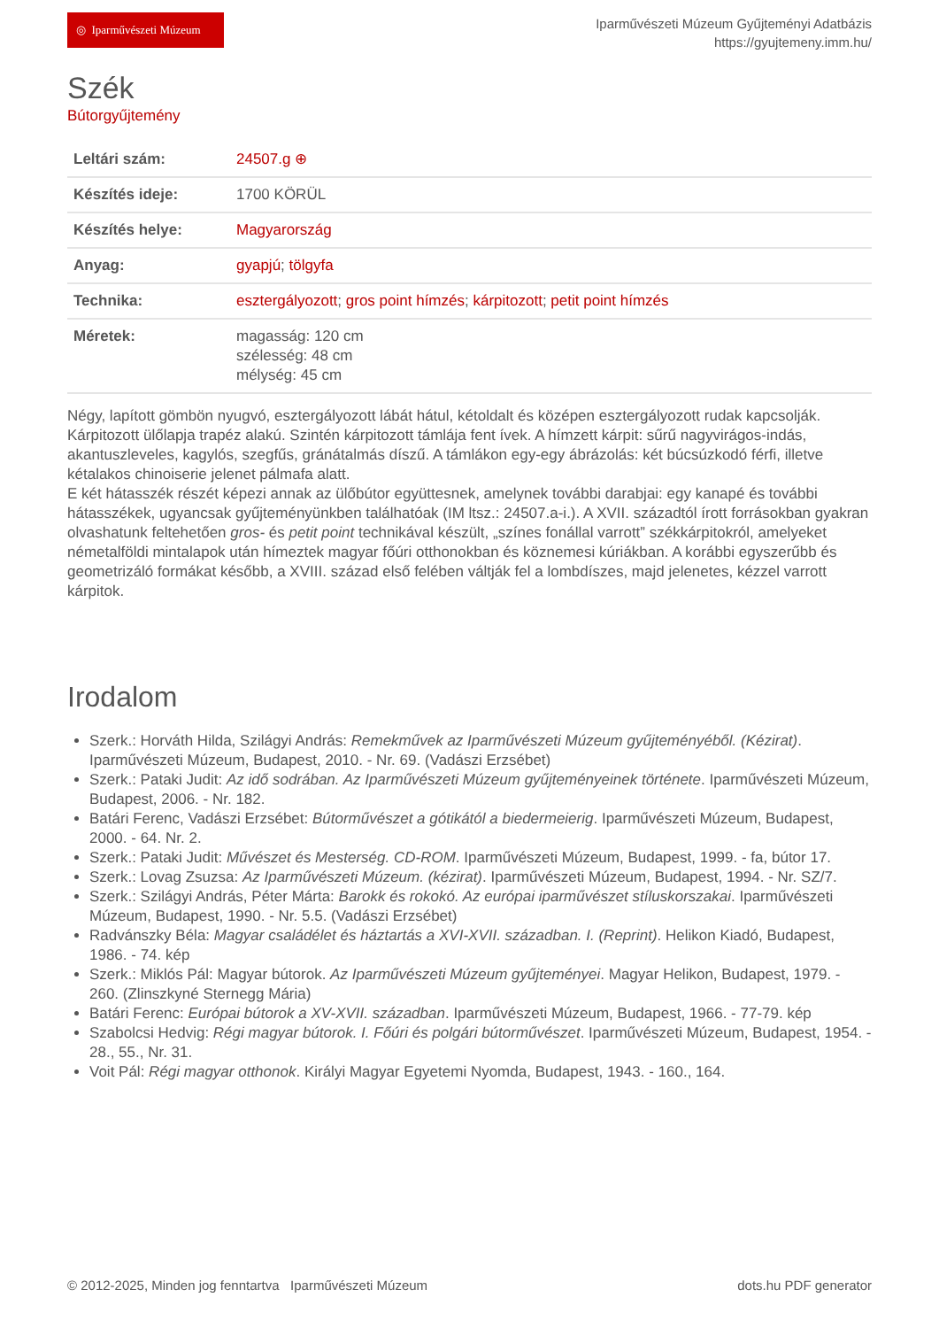◎ Iparművészeti Múzeum
Iparművészeti Múzeum Gyűjteményi Adatbázis
https://gyujtemeny.imm.hu/
Szék
Bútorgyűjtemény
| Leltári szám: | 24507.g ⊕ |
| Készítés ideje: | 1700 KÖRÜL |
| Készítés helye: | Magyarország |
| Anyag: | gyapjú ; tölgyfa |
| Technika: | esztergályozott ; gros point hímzés ; kárpitozott ; petit point hímzés |
| Méretek: | magasság: 120 cm szélesség: 48 cm mélység: 45 cm |
Négy, lapított gömbön nyugvó, esztergályozott lábát hátul, kétoldalt és középen esztergályozott rudak kapcsolják. Kárpitozott ülőlapja trapéz alakú. Szintén kárpitozott támlája fent ívek. A hímzett kárpit: sűrű nagyvirágos-indás, akantuszleveles, kagylós, szegfűs, gránátalmás díszű. A támlákon egy-egy ábrázolás: két búcsúzkodó férfi, illetve kétalakos chinoiserie jelenet pálmafa alatt.
E két hátasszék részét képezi annak az ülőbútor együttesnek, amelynek további darabjai: egy kanapé és további hátasszékek, ugyancsak gyűjteményünkben találhatóak (IM ltsz.: 24507.a-i.). A XVII. századtól írott forrásokban gyakran olvashatunk feltehetően gros- és petit point technikával készült, „színes fonállal varrott” székkárpitokról, amelyeket németalföldi mintalapok után hímeztek magyar főúri otthonokban és köznemesi kúriákban. A korábbi egyszerűbb és geometrizáló formákat később, a XVIII. század első felében váltják fel a lombdíszes, majd jelenetes, kézzel varrott kárpitok.
Irodalom
Szerk.: Horváth Hilda, Szilágyi András: Remekművek az Iparművészeti Múzeum gyűjteményéből. (Kézirat). Iparművészeti Múzeum, Budapest, 2010. - Nr. 69. (Vadászi Erzsébet)
Szerk.: Pataki Judit: Az idő sodrában. Az Iparművészeti Múzeum gyűjteményeinek története. Iparművészeti Múzeum, Budapest, 2006. - Nr. 182.
Batári Ferenc, Vadászi Erzsébet: Bútorművészet a gótikától a biedermeierig. Iparművészeti Múzeum, Budapest, 2000. - 64. Nr. 2.
Szerk.: Pataki Judit: Művészet és Mesterség. CD-ROM. Iparművészeti Múzeum, Budapest, 1999. - fa, bútor 17.
Szerk.: Lovag Zsuzsa: Az Iparművészeti Múzeum. (kézirat). Iparművészeti Múzeum, Budapest, 1994. - Nr. SZ/7.
Szerk.: Szilágyi András, Péter Márta: Barokk és rokokó. Az európai iparművészet stíluskorszakai. Iparművészeti Múzeum, Budapest, 1990. - Nr. 5.5. (Vadászi Erzsébet)
Radvánszky Béla: Magyar családélet és háztartás a XVI-XVII. században. I. (Reprint). Helikon Kiadó, Budapest, 1986. - 74. kép
Szerk.: Miklós Pál: Magyar bútorok. Az Iparművészeti Múzeum gyűjteményei. Magyar Helikon, Budapest, 1979. - 260. (Zlinszkyné Sternegg Mária)
Batári Ferenc: Európai bútorok a XV-XVII. században. Iparművészeti Múzeum, Budapest, 1966. - 77-79. kép
Szabolcsi Hedvig: Régi magyar bútorok. I. Főúri és polgári bútorművészet. Iparművészeti Múzeum, Budapest, 1954. - 28., 55., Nr. 31.
Voit Pál: Régi magyar otthonok. Királyi Magyar Egyetemi Nyomda, Budapest, 1943. - 160., 164.
© 2012-2025, Minden jog fenntartva Iparművészeti Múzeum dots.hu PDF generator